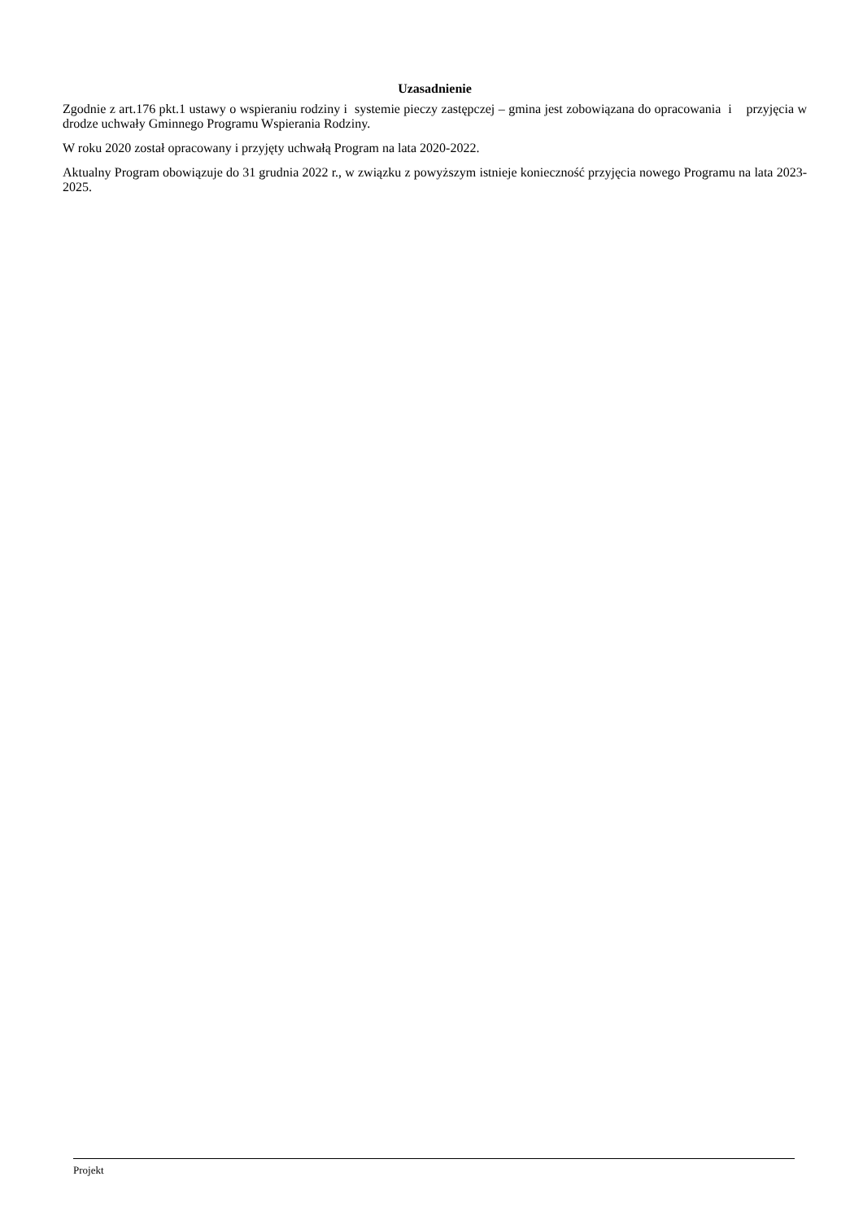Uzasadnienie
Zgodnie z art.176 pkt.1 ustawy o wspieraniu rodziny i systemie pieczy zastępczej – gmina jest zobowiązana do opracowania i przyjęcia w drodze uchwały Gminnego Programu Wspierania Rodziny.
W roku 2020 został opracowany i przyjęty uchwałą Program na lata 2020-2022.
Aktualny Program obowiązuje do 31 grudnia 2022 r., w związku z powyższym istnieje konieczność przyjęcia nowego Programu na lata 2023-2025.
Projekt